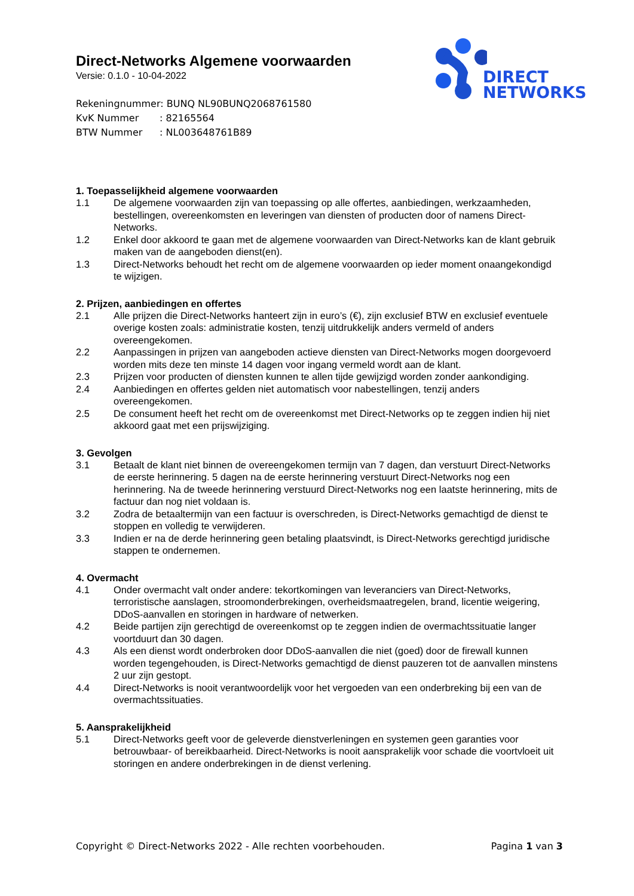DIRECT
NETWORKS
Direct-Networks Algemene voorwaarden
Versie: 0.1.0 - 10-04-2022
Rekeningnummer: BUNQ NL90BUNQ2068761580
KvK Nummer: 82165564
BTW Nummer: NL003648761B89
1. Toepasselijkheid algemene voorwaarden
1.1 De algemene voorwaarden zijn van toepassing op alle offertes, aanbiedingen, werkzaamheden, bestellingen, overeenkomsten en leveringen van diensten of producten door of namens Direct-Networks.
1.2 Enkel door akkoord te gaan met de algemene voorwaarden van Direct-Networks kan de klant gebruik maken van de aangeboden dienst(en).
1.3 Direct-Networks behoudt het recht om de algemene voorwaarden op ieder moment onaangekondigd te wijzigen.
2. Prijzen, aanbiedingen en offertes
2.1 Alle prijzen die Direct-Networks hanteert zijn in euro’s (€), zijn exclusief BTW en exclusief eventuele overige kosten zoals: administratie kosten, tenzij uitdrukkelijk anders vermeld of anders overeengekomen.
2.2 Aanpassingen in prijzen van aangeboden actieve diensten van Direct-Networks mogen doorgevoerd worden mits deze ten minste 14 dagen voor ingang vermeld wordt aan de klant.
2.3 Prijzen voor producten of diensten kunnen te allen tijde gewijzigd worden zonder aankondiging.
2.4 Aanbiedingen en offertes gelden niet automatisch voor nabestellingen, tenzij anders overeengekomen.
2.5 De consument heeft het recht om de overeenkomst met Direct-Networks op te zeggen indien hij niet akkoord gaat met een prijswijziging.
3. Gevolgen
3.1 Betaalt de klant niet binnen de overeengekomen termijn van 7 dagen, dan verstuurt Direct-Networks de eerste herinnering. 5 dagen na de eerste herinnering verstuurt Direct-Networks nog een herinnering. Na de tweede herinnering verstuurd Direct-Networks nog een laatste herinnering, mits de factuur dan nog niet voldaan is.
3.2 Zodra de betaaltermijn van een factuur is overschreden, is Direct-Networks gemachtigd de dienst te stoppen en volledig te verwijderen.
3.3 Indien er na de derde herinnering geen betaling plaatsvindt, is Direct-Networks gerechtigd juridische stappen te ondernemen.
4. Overmacht
4.1 Onder overmacht valt onder andere: tekortkomingen van leveranciers van Direct-Networks, terroristische aanslagen, stroomonderbrekingen, overheidsmaatregelen, brand, licentie weigering, DDoS-aanvallen en storingen in hardware of netwerken.
4.2 Beide partijen zijn gerechtigd de overeenkomst op te zeggen indien de overmachtssituatie langer voortduurt dan 30 dagen.
4.3 Als een dienst wordt onderbroken door DDoS-aanvallen die niet (goed) door de firewall kunnen worden tegengehouden, is Direct-Networks gemachtigd de dienst pauzeren tot de aanvallen minstens 2 uur zijn gestopt.
4.4 Direct-Networks is nooit verantwoordelijk voor het vergoeden van een onderbreking bij een van de overmachtssituaties.
5. Aansprakelijkheid
5.1 Direct-Networks geeft voor de geleverde dienstverleningen en systemen geen garanties voor betrouwbaar- of bereikbaarheid. Direct-Networks is nooit aansprakelijk voor schade die voortvloeit uit storingen en andere onderbrekingen in de dienst verlening.
Copyright © Direct-Networks 2022 - Alle rechten voorbehouden.
Pagina 1 van 3